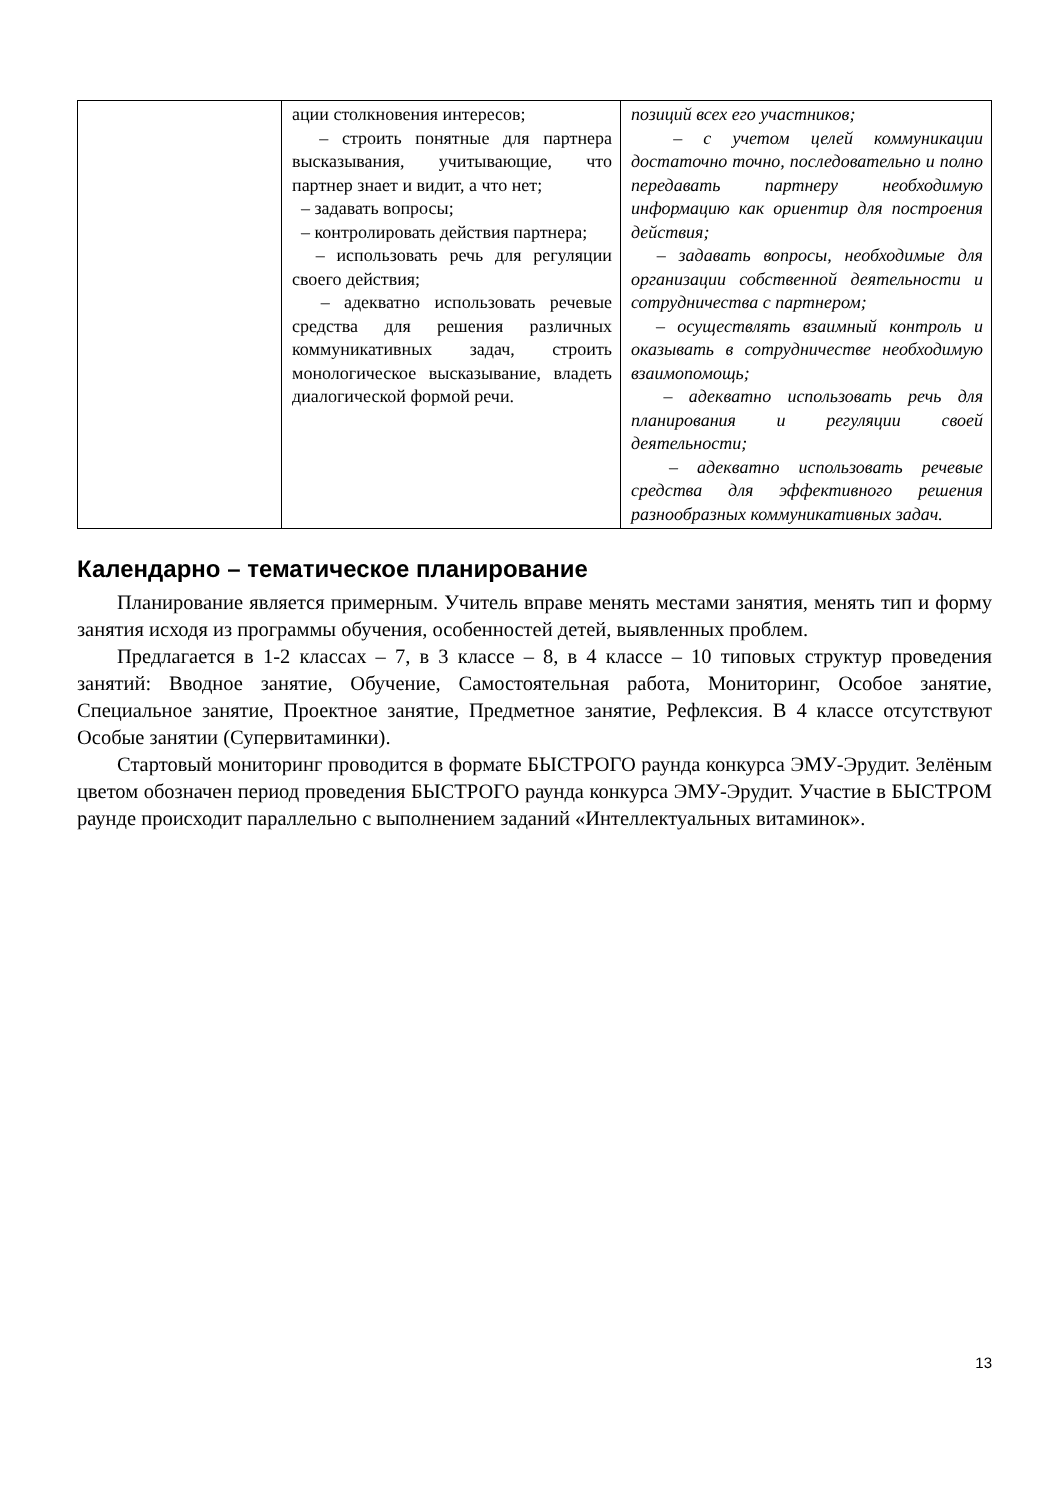| | ации столкновения интересов; – строить понятные для партнера высказывания, учитывающие, что партнер знает и видит, а что нет; – задавать вопросы; – контролировать действия партнера; – использовать речь для регуляции своего действия; – адекватно использовать речевые средства для решения различных коммуникативных задач, строить монологическое высказывание, владеть диалогической формой речи. | позиций всех его участников; – с учетом целей коммуникации достаточно точно, последовательно и полно передавать партнеру необходимую информацию как ориентир для построения действия; – задавать вопросы, необходимые для организации собственной деятельности и сотрудничества с партнером; – осуществлять взаимный контроль и оказывать в сотрудничестве необходимую взаимопомощь; – адекватно использовать речь для планирования и регуляции своей деятельности; – адекватно использовать речевые средства для эффективного решения разнообразных коммуникативных задач. |
Календарно – тематическое планирование
Планирование является примерным. Учитель вправе менять местами занятия, менять тип и форму занятия исходя из программы обучения, особенностей детей, выявленных проблем.
Предлагается в 1-2 классах – 7, в 3 классе – 8, в 4 классе – 10 типовых структур проведения занятий: Вводное занятие, Обучение, Самостоятельная работа, Мониторинг, Особое занятие, Специальное занятие, Проектное занятие, Предметное занятие, Рефлексия. В 4 классе отсутствуют Особые занятии (Супервитаминки).
Стартовый мониторинг проводится в формате БЫСТРОГО раунда конкурса ЭМУ-Эрудит. Зелёным цветом обозначен период проведения БЫСТРОГО раунда конкурса ЭМУ-Эрудит. Участие в БЫСТРОМ раунде происходит параллельно с выполнением заданий «Интеллектуальных витаминок».
13